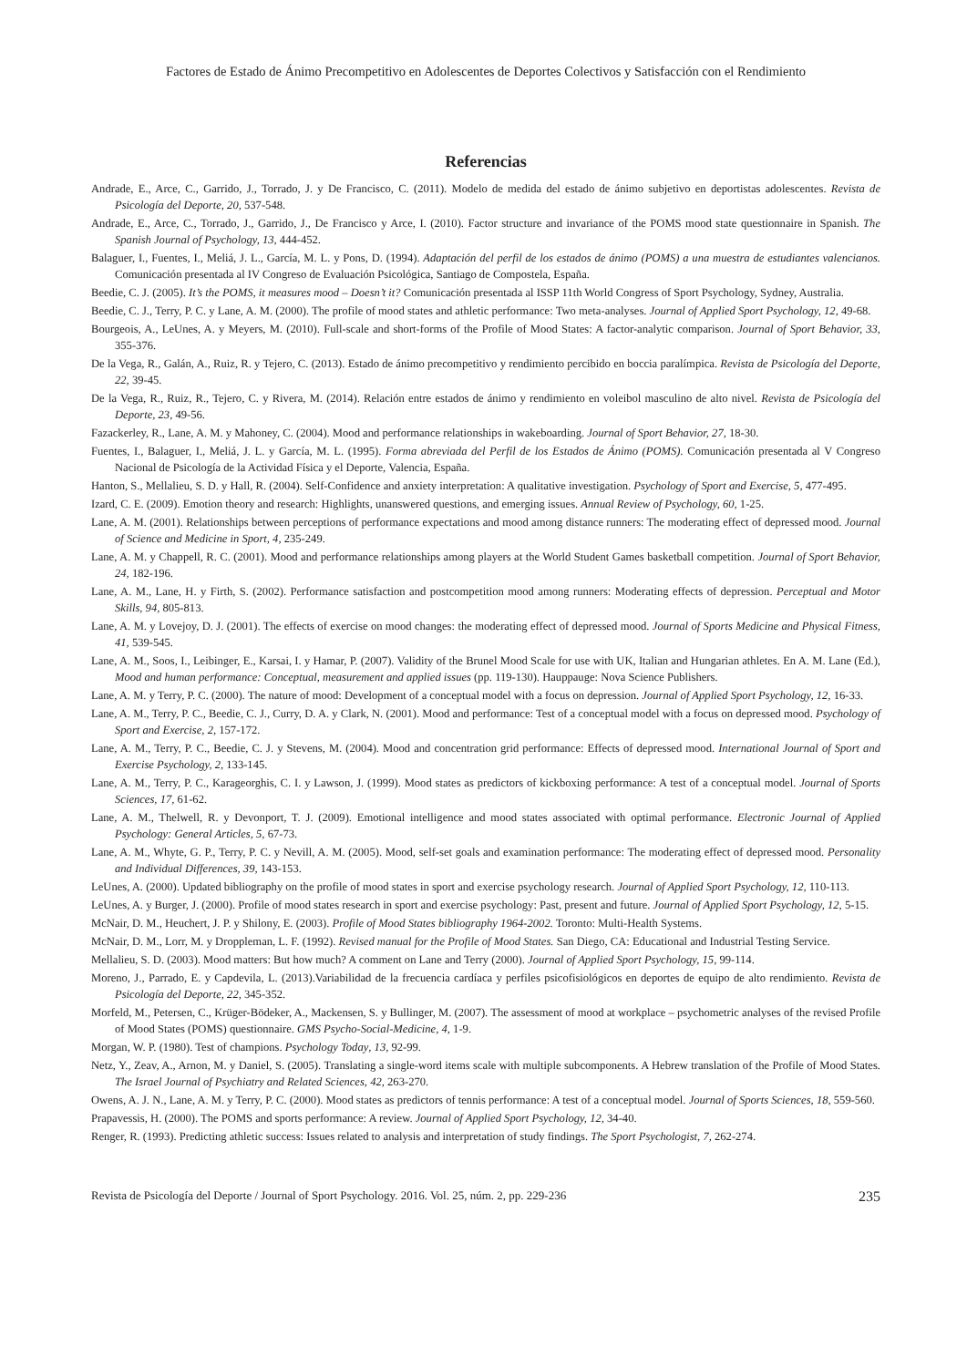Factores de Estado de Ánimo Precompetitivo en Adolescentes de Deportes Colectivos y Satisfacción con el Rendimiento
Referencias
Andrade, E., Arce, C., Garrido, J., Torrado, J. y De Francisco, C. (2011). Modelo de medida del estado de ánimo subjetivo en deportistas adolescentes. Revista de Psicología del Deporte, 20, 537-548.
Andrade, E., Arce, C., Torrado, J., Garrido, J., De Francisco y Arce, I. (2010). Factor structure and invariance of the POMS mood state questionnaire in Spanish. The Spanish Journal of Psychology, 13, 444-452.
Balaguer, I., Fuentes, I., Meliá, J. L., García, M. L. y Pons, D. (1994). Adaptación del perfil de los estados de ánimo (POMS) a una muestra de estudiantes valencianos. Comunicación presentada al IV Congreso de Evaluación Psicológica, Santiago de Compostela, España.
Beedie, C. J. (2005). It’s the POMS, it measures mood – Doesn’t it? Comunicación presentada al ISSP 11th World Congress of Sport Psychology, Sydney, Australia.
Beedie, C. J., Terry, P. C. y Lane, A. M. (2000). The profile of mood states and athletic performance: Two meta-analyses. Journal of Applied Sport Psychology, 12, 49-68.
Bourgeois, A., LeUnes, A. y Meyers, M. (2010). Full-scale and short-forms of the Profile of Mood States: A factor-analytic comparison. Journal of Sport Behavior, 33, 355-376.
De la Vega, R., Galán, A., Ruiz, R. y Tejero, C. (2013). Estado de ánimo precompetitivo y rendimiento percibido en boccia paralímpica. Revista de Psicología del Deporte, 22, 39-45.
De la Vega, R., Ruiz, R., Tejero, C. y Rivera, M. (2014). Relación entre estados de ánimo y rendimiento en voleibol masculino de alto nivel. Revista de Psicología del Deporte, 23, 49-56.
Fazackerley, R., Lane, A. M. y Mahoney, C. (2004). Mood and performance relationships in wakeboarding. Journal of Sport Behavior, 27, 18-30.
Fuentes, I., Balaguer, I., Meliá, J. L. y García, M. L. (1995). Forma abreviada del Perfil de los Estados de Ánimo (POMS). Comunicación presentada al V Congreso Nacional de Psicología de la Actividad Física y el Deporte, Valencia, España.
Hanton, S., Mellalieu, S. D. y Hall, R. (2004). Self-Confidence and anxiety interpretation: A qualitative investigation. Psychology of Sport and Exercise, 5, 477-495.
Izard, C. E. (2009). Emotion theory and research: Highlights, unanswered questions, and emerging issues. Annual Review of Psychology, 60, 1-25.
Lane, A. M. (2001). Relationships between perceptions of performance expectations and mood among distance runners: The moderating effect of depressed mood. Journal of Science and Medicine in Sport, 4, 235-249.
Lane, A. M. y Chappell, R. C. (2001). Mood and performance relationships among players at the World Student Games basketball competition. Journal of Sport Behavior, 24, 182-196.
Lane, A. M., Lane, H. y Firth, S. (2002). Performance satisfaction and postcompetition mood among runners: Moderating effects of depression. Perceptual and Motor Skills, 94, 805-813.
Lane, A. M. y Lovejoy, D. J. (2001). The effects of exercise on mood changes: the moderating effect of depressed mood. Journal of Sports Medicine and Physical Fitness, 41, 539-545.
Lane, A. M., Soos, I., Leibinger, E., Karsai, I. y Hamar, P. (2007). Validity of the Brunel Mood Scale for use with UK, Italian and Hungarian athletes. En A. M. Lane (Ed.), Mood and human performance: Conceptual, measurement and applied issues (pp. 119-130). Hauppauge: Nova Science Publishers.
Lane, A. M. y Terry, P. C. (2000). The nature of mood: Development of a conceptual model with a focus on depression. Journal of Applied Sport Psychology, 12, 16-33.
Lane, A. M., Terry, P. C., Beedie, C. J., Curry, D. A. y Clark, N. (2001). Mood and performance: Test of a conceptual model with a focus on depressed mood. Psychology of Sport and Exercise, 2, 157-172.
Lane, A. M., Terry, P. C., Beedie, C. J. y Stevens, M. (2004). Mood and concentration grid performance: Effects of depressed mood. International Journal of Sport and Exercise Psychology, 2, 133-145.
Lane, A. M., Terry, P. C., Karageorghis, C. I. y Lawson, J. (1999). Mood states as predictors of kickboxing performance: A test of a conceptual model. Journal of Sports Sciences, 17, 61-62.
Lane, A. M., Thelwell, R. y Devonport, T. J. (2009). Emotional intelligence and mood states associated with optimal performance. Electronic Journal of Applied Psychology: General Articles, 5, 67-73.
Lane, A. M., Whyte, G. P., Terry, P. C. y Nevill, A. M. (2005). Mood, self-set goals and examination performance: The moderating effect of depressed mood. Personality and Individual Differences, 39, 143-153.
LeUnes, A. (2000). Updated bibliography on the profile of mood states in sport and exercise psychology research. Journal of Applied Sport Psychology, 12, 110-113.
LeUnes, A. y Burger, J. (2000). Profile of mood states research in sport and exercise psychology: Past, present and future. Journal of Applied Sport Psychology, 12, 5-15.
McNair, D. M., Heuchert, J. P. y Shilony, E. (2003). Profile of Mood States bibliography 1964-2002. Toronto: Multi-Health Systems.
McNair, D. M., Lorr, M. y Droppleman, L. F. (1992). Revised manual for the Profile of Mood States. San Diego, CA: Educational and Industrial Testing Service.
Mellalieu, S. D. (2003). Mood matters: But how much? A comment on Lane and Terry (2000). Journal of Applied Sport Psychology, 15, 99-114.
Moreno, J., Parrado, E. y Capdevila, L. (2013).Variabilidad de la frecuencia cardíaca y perfiles psicofisiológicos en deportes de equipo de alto rendimiento. Revista de Psicología del Deporte, 22, 345-352.
Morfeld, M., Petersen, C., Krüger-Bödeker, A., Mackensen, S. y Bullinger, M. (2007). The assessment of mood at workplace – psychometric analyses of the revised Profile of Mood States (POMS) questionnaire. GMS Psycho-Social-Medicine, 4, 1-9.
Morgan, W. P. (1980). Test of champions. Psychology Today, 13, 92-99.
Netz, Y., Zeav, A., Arnon, M. y Daniel, S. (2005). Translating a single-word items scale with multiple subcomponents. A Hebrew translation of the Profile of Mood States. The Israel Journal of Psychiatry and Related Sciences, 42, 263-270.
Owens, A. J. N., Lane, A. M. y Terry, P. C. (2000). Mood states as predictors of tennis performance: A test of a conceptual model. Journal of Sports Sciences, 18, 559-560.
Prapavessis, H. (2000). The POMS and sports performance: A review. Journal of Applied Sport Psychology, 12, 34-40.
Renger, R. (1993). Predicting athletic success: Issues related to analysis and interpretation of study findings. The Sport Psychologist, 7, 262-274.
Revista de Psicología del Deporte / Journal of Sport Psychology. 2016. Vol. 25, núm. 2, pp. 229-236 235